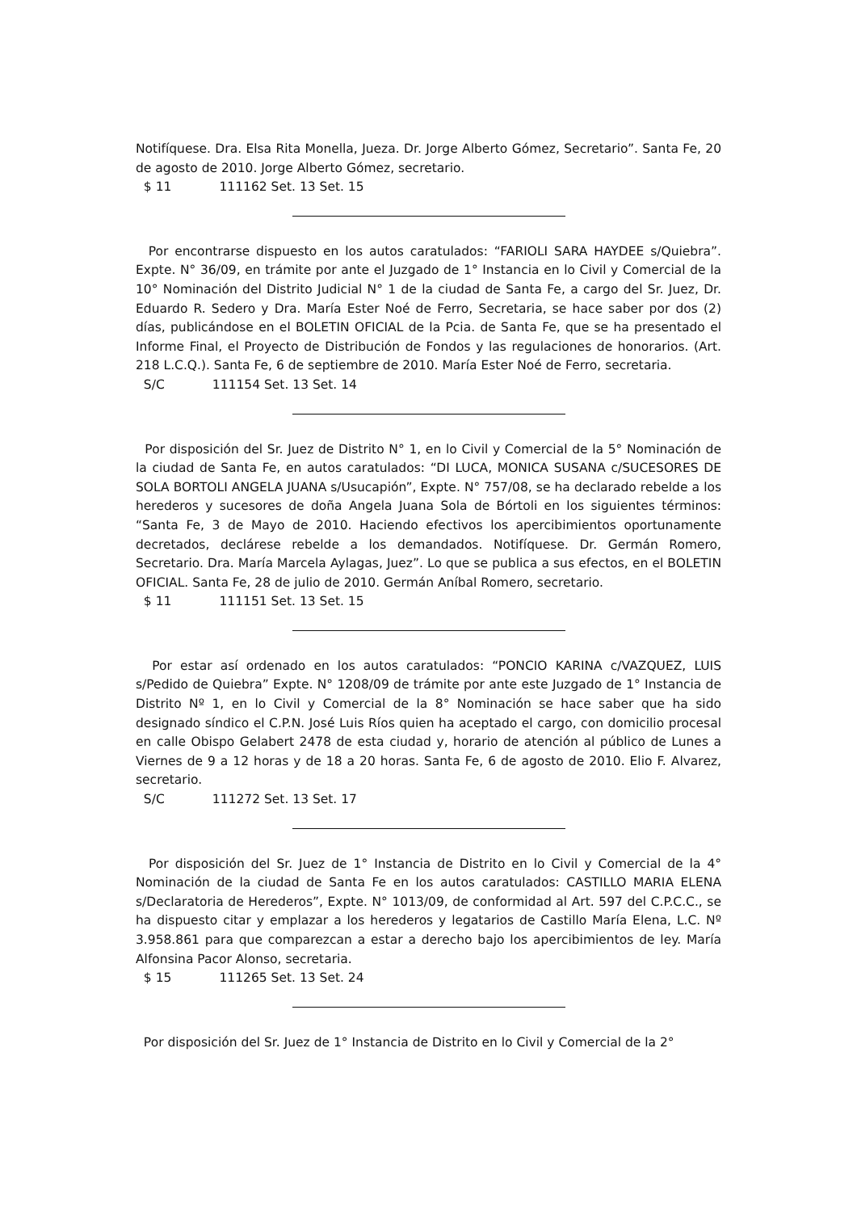Notifíquese. Dra. Elsa Rita Monella, Jueza. Dr. Jorge Alberto Gómez, Secretario”. Santa Fe, 20 de agosto de 2010. Jorge Alberto Gómez, secretario.
$ 11 111162 Set. 13 Set. 15
Por encontrarse dispuesto en los autos caratulados: “FARIOLI SARA HAYDEE s/Quiebra”. Expte. N° 36/09, en trámite por ante el Juzgado de 1° Instancia en lo Civil y Comercial de la 10° Nominación del Distrito Judicial N° 1 de la ciudad de Santa Fe, a cargo del Sr. Juez, Dr. Eduardo R. Sedero y Dra. María Ester Noé de Ferro, Secretaria, se hace saber por dos (2) días, publicándose en el BOLETIN OFICIAL de la Pcia. de Santa Fe, que se ha presentado el Informe Final, el Proyecto de Distribución de Fondos y las regulaciones de honorarios. (Art. 218 L.C.Q.). Santa Fe, 6 de septiembre de 2010. María Ester Noé de Ferro, secretaria.
S/C 111154 Set. 13 Set. 14
Por disposición del Sr. Juez de Distrito N° 1, en lo Civil y Comercial de la 5° Nominación de la ciudad de Santa Fe, en autos caratulados: “DI LUCA, MONICA SUSANA c/SUCESORES DE SOLA BORTOLI ANGELA JUANA s/Usucapión”, Expte. N° 757/08, se ha declarado rebelde a los herederos y sucesores de doña Angela Juana Sola de Bórtoli en los siguientes términos: “Santa Fe, 3 de Mayo de 2010. Haciendo efectivos los apercibimientos oportunamente decretados, declárese rebelde a los demandados. Notifíquese. Dr. Germán Romero, Secretario. Dra. María Marcela Aylagas, Juez”. Lo que se publica a sus efectos, en el BOLETIN OFICIAL. Santa Fe, 28 de julio de 2010. Germán Aníbal Romero, secretario.
$ 11 111151 Set. 13 Set. 15
Por estar así ordenado en los autos caratulados: “PONCIO KARINA c/VAZQUEZ, LUIS s/Pedido de Quiebra” Expte. N° 1208/09 de trámite por ante este Juzgado de 1° Instancia de Distrito Nº 1, en lo Civil y Comercial de la 8° Nominación se hace saber que ha sido designado síndico el C.P.N. José Luis Ríos quien ha aceptado el cargo, con domicilio procesal en calle Obispo Gelabert 2478 de esta ciudad y, horario de atención al público de Lunes a Viernes de 9 a 12 horas y de 18 a 20 horas. Santa Fe, 6 de agosto de 2010. Elio F. Alvarez, secretario.
S/C 111272 Set. 13 Set. 17
Por disposición del Sr. Juez de 1° Instancia de Distrito en lo Civil y Comercial de la 4° Nominación de la ciudad de Santa Fe en los autos caratulados: CASTILLO MARIA ELENA s/Declaratoria de Herederos”, Expte. N° 1013/09, de conformidad al Art. 597 del C.P.C.C., se ha dispuesto citar y emplazar a los herederos y legatarios de Castillo María Elena, L.C. Nº 3.958.861 para que comparezcan a estar a derecho bajo los apercibimientos de ley. María Alfonsina Pacor Alonso, secretaria.
$ 15 111265 Set. 13 Set. 24
Por disposición del Sr. Juez de 1° Instancia de Distrito en lo Civil y Comercial de la 2°